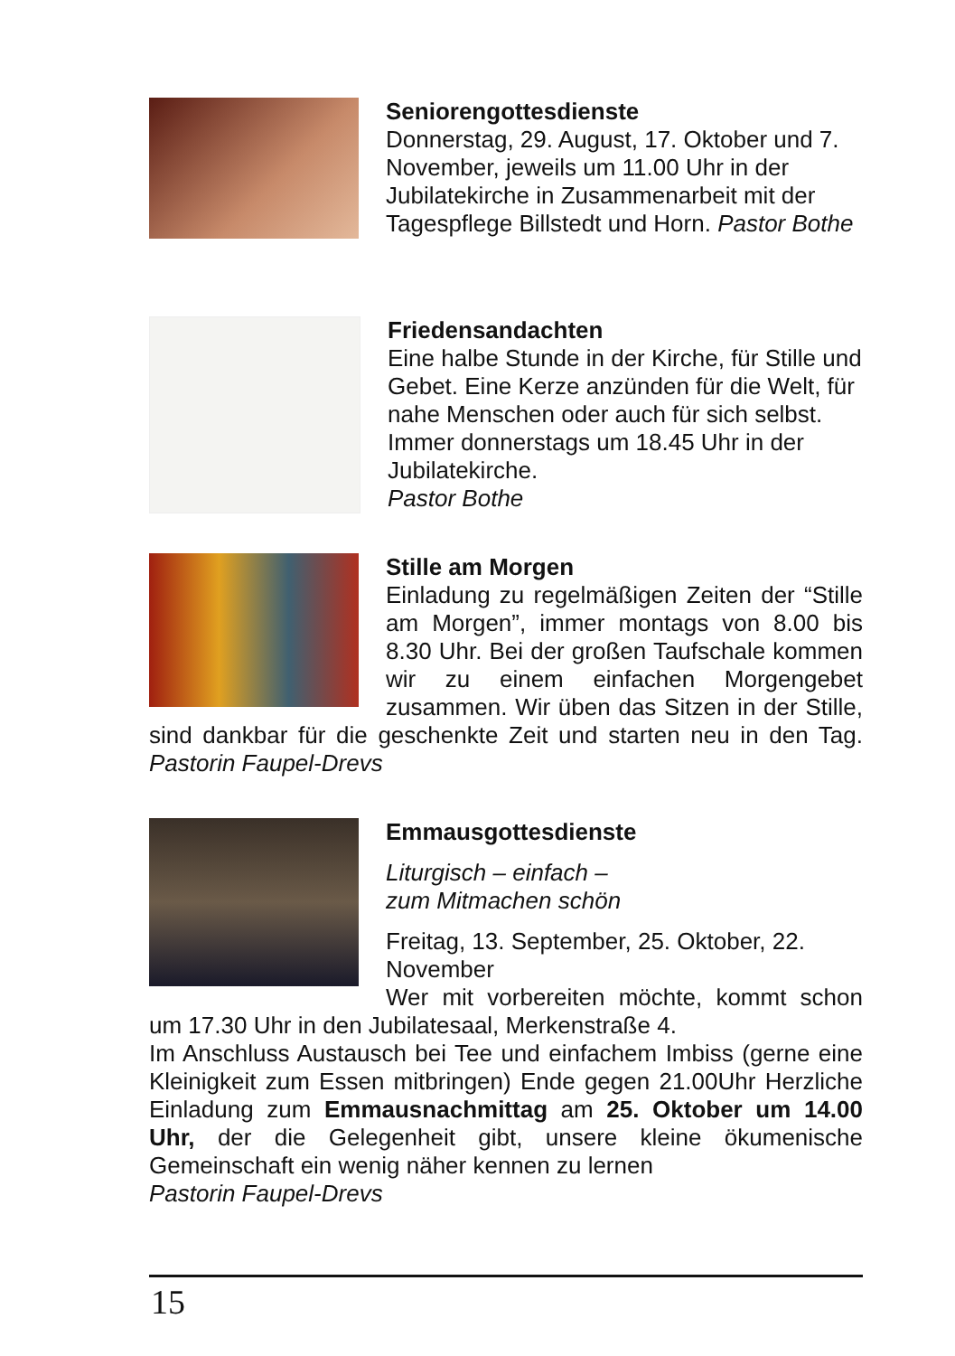Seniorengottesdienste
Donnerstag, 29. August, 17. Oktober und 7. November, jeweils um 11.00 Uhr in der Jubilatekirche in Zusammenarbeit mit der Tagespflege Billstedt und Horn. Pastor Bothe
Friedensandachten
Eine halbe Stunde in der Kirche, für Stille und Gebet. Eine Kerze anzünden für die Welt, für nahe Menschen oder auch für sich selbst. Immer donnerstags um 18.45 Uhr in der Jubilatekirche.
Pastor Bothe
Stille am Morgen
Einladung zu regelmäßigen Zeiten der “Stille am Morgen”, immer montags von 8.00 bis 8.30 Uhr. Bei der großen Taufschale kommen wir zu einem einfachen Morgengebet zusammen. Wir üben das Sitzen in der Stille, sind dankbar für die geschenkte Zeit und starten neu in den Tag. Pastorin Faupel-Drevs
Emmausgottesdienste
Liturgisch – einfach –
zum Mitmachen schön
Freitag, 13. September, 25. Oktober, 22. November
Wer mit vorbereiten möchte, kommt schon um 17.30 Uhr in den Jubilatesaal, Merkenstraße 4.
Im Anschluss Austausch bei Tee und einfachem Imbiss (gerne eine Kleinigkeit zum Essen mitbringen) Ende gegen 21.00Uhr Herzliche Einladung zum Emmausnachmittag am 25. Oktober um 14.00 Uhr, der die Gelegenheit gibt, unsere kleine ökumenische Gemeinschaft ein wenig näher kennen zu lernen
Pastorin Faupel-Drevs
15